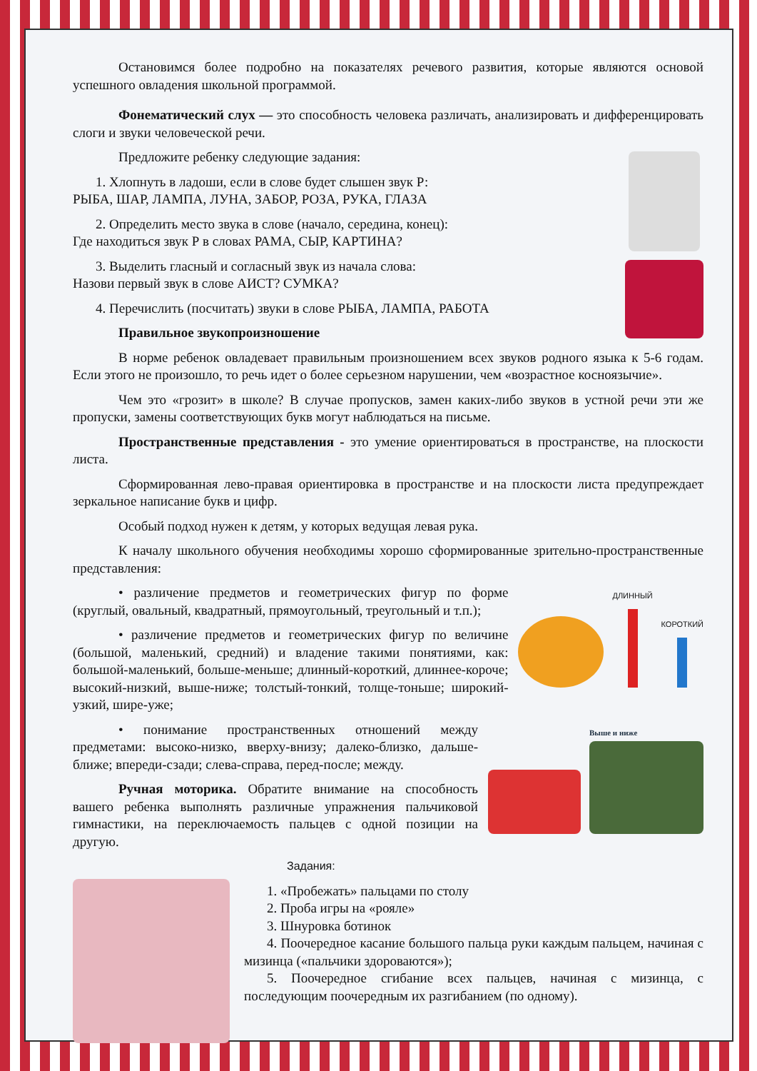Остановимся более подробно на показателях речевого развития, которые являются основой успешного овладения школьной программой.
Фонематический слух — это способность человека различать, анализировать и дифференцировать слоги и звуки человеческой речи.
Предложите ребенку следующие задания:
1. Хлопнуть в ладоши, если в слове будет слышен звук Р:
РЫБА, ШАР, ЛАМПА, ЛУНА, ЗАБОР, РОЗА, РУКА, ГЛАЗА
2. Определить место звука в слове (начало, середина, конец):
Где находиться звук Р в словах РАМА, СЫР, КАРТИНА?
3. Выделить гласный и согласный звук из начала слова:
Назови первый звук в слове АИСТ? СУМКА?
4. Перечислить (посчитать) звуки в слове РЫБА, ЛАМПА, РАБОТА
Правильное звукопроизношение
В норме ребенок овладевает правильным произношением всех звуков родного языка к 5-6 годам. Если этого не произошло, то речь идет о более серьезном нарушении, чем «возрастное косноязычие».
Чем это «грозит» в школе? В случае пропусков, замен каких-либо звуков в устной речи эти же пропуски, замены соответствующих букв могут наблюдаться на письме.
Пространственные представления - это умение ориентироваться в пространстве, на плоскости листа.
Сформированная лево-правая ориентировка в пространстве и на плоскости листа предупреждает зеркальное написание букв и цифр.
Особый подход нужен к детям, у которых ведущая левая рука.
К началу школьного обучения необходимы хорошо сформированные зрительно-пространственные представления:
ДЛИННЫЙ
КОРОТКИЙ
• различение предметов и геометрических фигур по форме (круглый, овальный, квадратный, прямоугольный, треугольный и т.п.);
• различение предметов и геометрических фигур по величине (большой, маленький, средний) и владение такими понятиями, как: большой-маленький, больше-меньше; длинный-короткий, длиннее-короче; высокий-низкий, выше-ниже; толстый-тонкий, толще-тоньше; широкий-узкий, шире-уже;
Выше и ниже
• понимание пространственных отношений между предметами: высоко-низко, вверху-внизу; далеко-близко, дальше-ближе; впереди-сзади; слева-справа, перед-после; между.
Ручная моторика. Обратите внимание на способность вашего ребенка выполнять различные упражнения пальчиковой гимнастики, на переключаемость пальцев с одной позиции на другую.
Задания:
1. «Пробежать» пальцами по столу
2. Проба игры на «рояле»
3. Шнуровка ботинок
4. Поочередное касание большого пальца руки каждым пальцем, начиная с мизинца («пальчики здороваются»);
5. Поочередное сгибание всех пальцев, начиная с мизинца, с последующим поочередным их разгибанием (по одному).